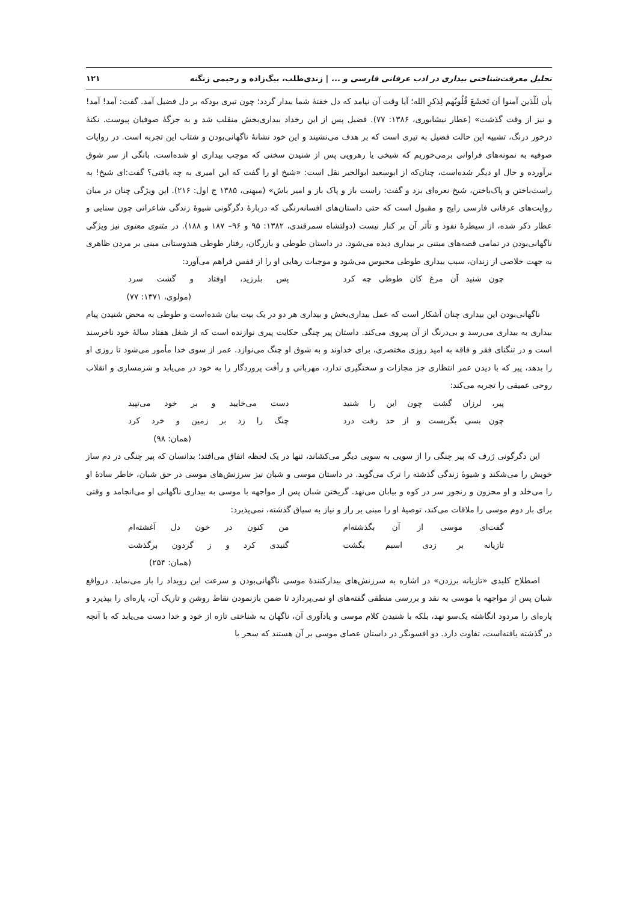تحلیل معرفت‌شناختی بیداری در ادب عرفانی فارسی و ... | زندی‌طلب، بیگ‌زاده و رحیمی زنگنه ۱۲۱
یأن للّذین آمنوا اَن تَخشَعَ قُلُوبُهم لِذکرِ الله؛ آیا وقت آن نیامد که دل خفتهٔ شما بیدار گردد؛ چون تیری بودکه بر دل فضیل آمد. گفت: آمد! آمد! و نیز از وقت گذشت» (عطار نیشابوری، ۱۳۸۶: ۷۷). فضیل پس از این رخداد بیداری‌بخش منقلب شد و به جرگهٔ صوفیان پیوست. نکتهٔ درخور درنگ، تشبیه این حالت فضیل به تیری است که بر هدف می‌نشیند و این خود نشانهٔ ناگهانی‌بودن و شتاب این تجربه است. در روایات صوفیه به نمونه‌های فراوانی برمی‌خوریم که شیخی یا رهرویی پس از شنیدن سخنی که موجب بیداری او شده‌است، بانگی از سر شوق برآورده و حال او دیگر شده‌است، چنان‌که از ابوسعید ابوالخیر نقل است: «شیخ او را گفت که این امیری به چه یافتی؟ گفت:ای شیخ! به راست‌باختن و پاک‌باختن، شیخ نعره‌ای بزد و گفت: راست باز و پاک باز و امیر باش» (میهنی، ۱۳۸۵ ج اول: ۲۱۶). این ویژگی چنان در میان روایت‌های عرفانی فارسی رایج و مقبول است که حتی داستان‌های افسانه‌رنگی که دربارهٔ دگرگونی شیوهٔ زندگی شاعرانی چون سنایی و عطار ذکر شده، از سیطرهٔ نفوذ و تأثر آن بر کنار نیست (دولتشاه سمرقندی، ۱۳۸۲: ۹۵ و ۹۶– ۱۸۷ و ۱۸۸). در مثنوی معنوی نیز ویژگی ناگهانی‌بودن در تمامی قصه‌های مبتنی بر بیداری دیده می‌شود. در داستان طوطی و بازرگان، رفتار طوطی هندوستانی مبنی بر مردن ظاهری به جهت خلاصی از زندان، سبب بیداری طوطی محبوس می‌شود و موجبات رهایی او را از قفس فراهم می‌آورد:
چون شنید آن مرغ کان طوطی چه کرد پس بلرزید، اوفتاد و گشت سرد
(مولوی، ۱۳۷۱: ۷۷)
ناگهانی‌بودن این بیداری چنان آشکار است که عمل بیداری‌بخش و بیداری هر دو در یک بیت بیان شده‌است و طوطی به محض شنیدن پیام بیداری به بیداری می‌رسد و بی‌درنگ از آن پیروی می‌کند. داستان پیر چنگی حکایت پیری نوازنده است که از شغل هفتاد سالهٔ خود ناخرسند است و در تنگنای فقر و فاقه به امید روزی مختصری، برای خداوند و به شوق او چنگ می‌نوازد. عمر از سوی خدا مأمور می‌شود تا روزی او را بدهد، پیر که با دیدن عمر انتظاری جز مجازات و سختگیری ندارد، مهربانی و رأفت پروردگار را به خود در می‌یابد و شرمساری و انقلاب روحی عمیقی را تجربه می‌کند:
پیر، لرزان گشت چون این را شنید دست می‌خایید و بر خود می‌تپید
چون بسی بگریست و از حد رفت درد چنگ را زد بر زمین و خرد کرد
(همان: ۹۸)
این دگرگونی ژرف که پیر چنگی را از سویی به سویی دیگر می‌کشاند، تنها در یک لحظه اتفاق می‌افتد؛ بدانسان که پیر چنگی در دم ساز خویش را می‌شکند و شیوهٔ زندگی گذشته را ترک می‌گوید. در داستان موسی و شبان نیز سرزنش‌های موسی در حق شبان، خاطر سادهٔ او را می‌خلد و او محزون و رنجور سر در کوه و بیابان می‌نهد. گریختن شبان پس از مواجهه با موسی به بیداری ناگهانی او می‌انجامد و وقتی برای بار دوم موسی را ملاقات می‌کند، توصیهٔ او را مبنی بر راز و نیاز به سیاق گذشته، نمی‌پذیرد:
گفت‌ای موسی از آن بگذشته‌ام من کنون در خون دل آغشته‌ام
تازیانه بر زدی اسبم بگشت گنبدی کرد و ز گردون برگذشت
(همان: ۲۵۴)
اصطلاح کلیدی «تازیانه برزدن» در اشاره به سرزنش‌های بیدارکنندهٔ موسی ناگهانی‌بودن و سرعت این رویداد را باز می‌نماید. درواقع شبان پس از مواجهه با موسی به نقد و بررسی منطقی گفته‌های او نمی‌پردازد تا ضمن بازنمودن نقاط روشن و تاریک آن، پاره‌ای را بپذیرد و پاره‌ای را مردود انگاشته یک‌سو نهد، بلکه با شنیدن کلام موسی و یادآوری آن، ناگهان به شناختی تازه از خود و خدا دست می‌یابد که با آنچه در گذشته یافته‌است، تفاوت دارد. دو افسونگر در داستان عصای موسی بر آن هستند که سحر با